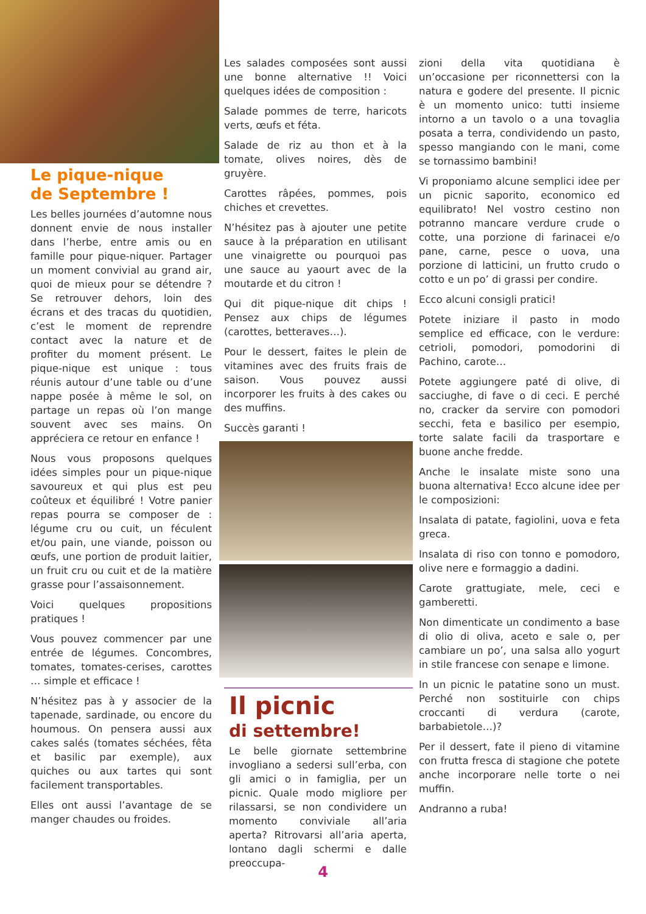Le pique-nique
de Septembre !
Les belles journées d’automne nous donnent envie de nous installer dans l’herbe, entre amis ou en famille pour pique-niquer. Partager un moment convivial au grand air, quoi de mieux pour se détendre ? Se retrouver dehors, loin des écrans et des tracas du quotidien, c’est le moment de reprendre contact avec la nature et de profiter du moment présent. Le pique-nique est unique : tous réunis autour d’une table ou d’une nappe posée à même le sol, on partage un repas où l’on mange souvent avec ses mains. On appréciera ce retour en enfance !
Nous vous proposons quelques idées simples pour un pique-nique savoureux et qui plus est peu coûteux et équilibré ! Votre panier repas pourra se composer de : légume cru ou cuit, un féculent et/ou pain, une viande, poisson ou œufs, une portion de produit laitier, un fruit cru ou cuit et de la matière grasse pour l’assaisonnement.
Voici quelques propositions pratiques !
Vous pouvez commencer par une entrée de légumes. Concombres, tomates, tomates-cerises, carottes … simple et efficace !
N’hésitez pas à y associer de la tapenade, sardinade, ou encore du houmous. On pensera aussi aux cakes salés (tomates séchées, fêta et basilic par exemple), aux quiches ou aux tartes qui sont facilement transportables.
Elles ont aussi l’avantage de se manger chaudes ou froides.
Les salades composées sont aussi une bonne alternative !! Voici quelques idées de composition :
Salade pommes de terre, haricots verts, œufs et féta.
Salade de riz au thon et à la tomate, olives noires, dès de gruyère.
Carottes râpées, pommes, pois chiches et crevettes.
N’hésitez pas à ajouter une petite sauce à la préparation en utilisant une vinaigrette ou pourquoi pas une sauce au yaourt avec de la moutarde et du citron !
Qui dit pique-nique dit chips ! Pensez aux chips de légumes (carottes, betteraves…).
Pour le dessert, faites le plein de vitamines avec des fruits frais de saison. Vous pouvez aussi incorporer les fruits à des cakes ou des muffins.
Succès garanti !
Il picnic
di settembre!
Le belle giornate settembrine invogliano a sedersi sull’erba, con gli amici o in famiglia, per un picnic. Quale modo migliore per rilassarsi, se non condividere un momento conviviale all’aria aperta? Ritrovarsi all’aria aperta, lontano dagli schermi e dalle preoccupa-
zioni della vita quotidiana è un’occasione per riconnettersi con la natura e godere del presente. Il picnic è un momento unico: tutti insieme intorno a un tavolo o a una tovaglia posata a terra, condividendo un pasto, spesso mangiando con le mani, come se tornassimo bambini!
Vi proponiamo alcune semplici idee per un picnic saporito, economico ed equilibrato! Nel vostro cestino non potranno mancare verdure crude o cotte, una porzione di farinacei e/o pane, carne, pesce o uova, una porzione di latticini, un frutto crudo o cotto e un po’ di grassi per condire.
Ecco alcuni consigli pratici!
Potete iniziare il pasto in modo semplice ed efficace, con le verdure: cetrioli, pomodori, pomodorini di Pachino, carote…
Potete aggiungere paté di olive, di sacciughe, di fave o di ceci. E perché no, cracker da servire con pomodori secchi, feta e basilico per esempio, torte salate facili da trasportare e buone anche fredde.
Anche le insalate miste sono una buona alternativa! Ecco alcune idee per le composizioni:
Insalata di patate, fagiolini, uova e feta greca.
Insalata di riso con tonno e pomodoro, olive nere e formaggio a dadini.
Carote grattugiate, mele, ceci e gamberetti.
Non dimenticate un condimento a base di olio di oliva, aceto e sale o, per cambiare un po’, una salsa allo yogurt in stile francese con senape e limone.
In un picnic le patatine sono un must. Perché non sostituirle con chips croccanti di verdura (carote, barbabietole…)?
Per il dessert, fate il pieno di vitamine con frutta fresca di stagione che potete anche incorporare nelle torte o nei muffin.
Andranno a ruba!
4